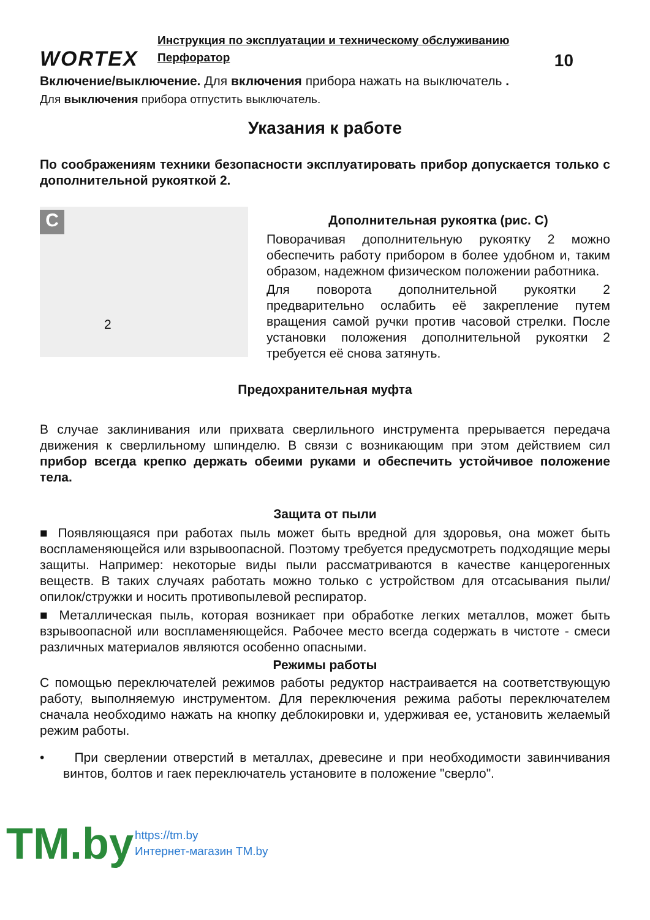WORTEX
Инструкция по эксплуатации и техническому обслуживанию
Перфоратор 10
Включение/выключение. Для включения прибора нажать на выключатель .
Для выключения прибора отпустить выключатель.
Указания к работе
По соображениям техники безопасности эксплуатировать прибор допускается только с дополнительной рукояткой 2.
C
2
Дополнительная рукоятка (рис. С)
Поворачивая дополнительную рукоятку 2 можно обеспечить работу прибором в более удобном и, таким образом, надежном физическом положении работника.
Для поворота дополнительной рукоятки 2 предварительно ослабить её закрепление путем вращения самой ручки против часовой стрелки. После установки положения дополнительной рукоятки 2 требуется её снова затянуть.
Предохранительная муфта
В случае заклинивания или прихвата сверлильного инструмента прерывается передача движения к сверлильному шпинделю. В связи с возникающим при этом действием сил прибор всегда крепко держать обеими руками и обеспечить устойчивое положение тела.
Защита от пыли
■ Появляющаяся при работах пыль может быть вредной для здоровья, она может быть воспламеняющейся или взрывоопасной. Поэтому требуется предусмотреть подходящие меры защиты. Например: некоторые виды пыли рассматриваются в качестве канцерогенных веществ. В таких случаях работать можно только с устройством для отсасывания пыли/опилок/стружки и носить противопылевой респиратор.
■ Металлическая пыль, которая возникает при обработке легких металлов, может быть взрывоопасной или воспламеняющейся. Рабочее место всегда содержать в чистоте - смеси различных материалов являются особенно опасными.
Режимы работы
С помощью переключателей режимов работы редуктор настраивается на соответствующую работу, выполняемую инструментом. Для переключения режима работы переключателем сначала необходимо нажать на кнопку деблокировки и, удерживая ее, установить желаемый режим работы.
• При сверлении отверстий в металлах, древесине и при необходимости завинчивания винтов, болтов и гаек переключатель установите в положение "сверло".
TM.by
https://tm.by
Интернет-магазин TM.by